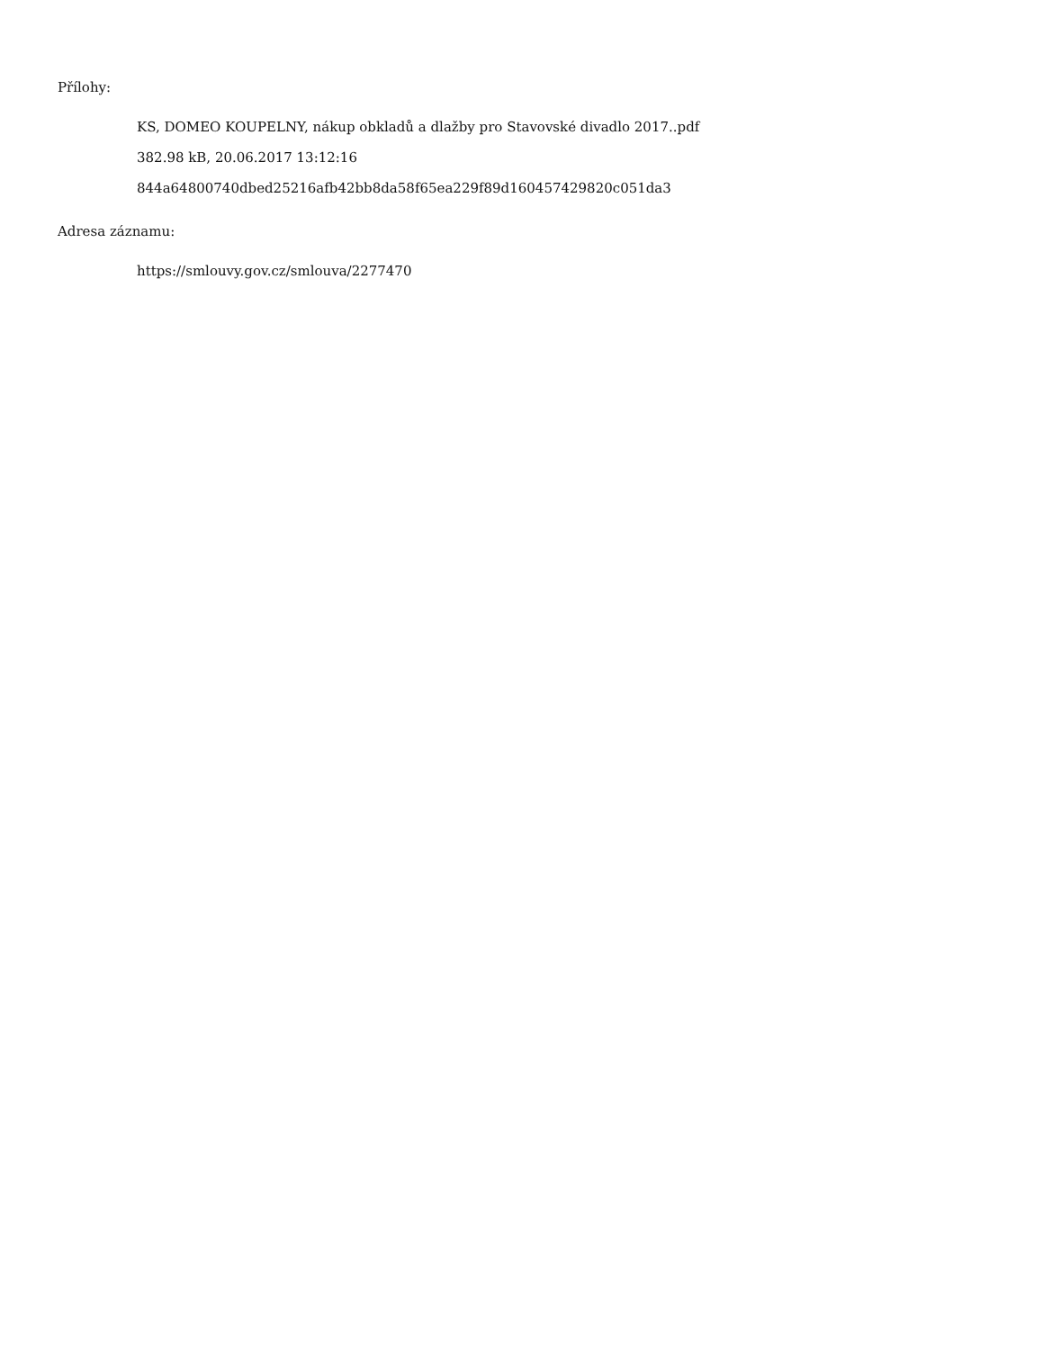Přílohy:
KS, DOMEO KOUPELNY, nákup obkladů a dlažby pro Stavovské divadlo 2017..pdf
382.98 kB, 20.06.2017 13:12:16
844a64800740dbed25216afb42bb8da58f65ea229f89d160457429820c051da3
Adresa záznamu:
https://smlouvy.gov.cz/smlouva/2277470